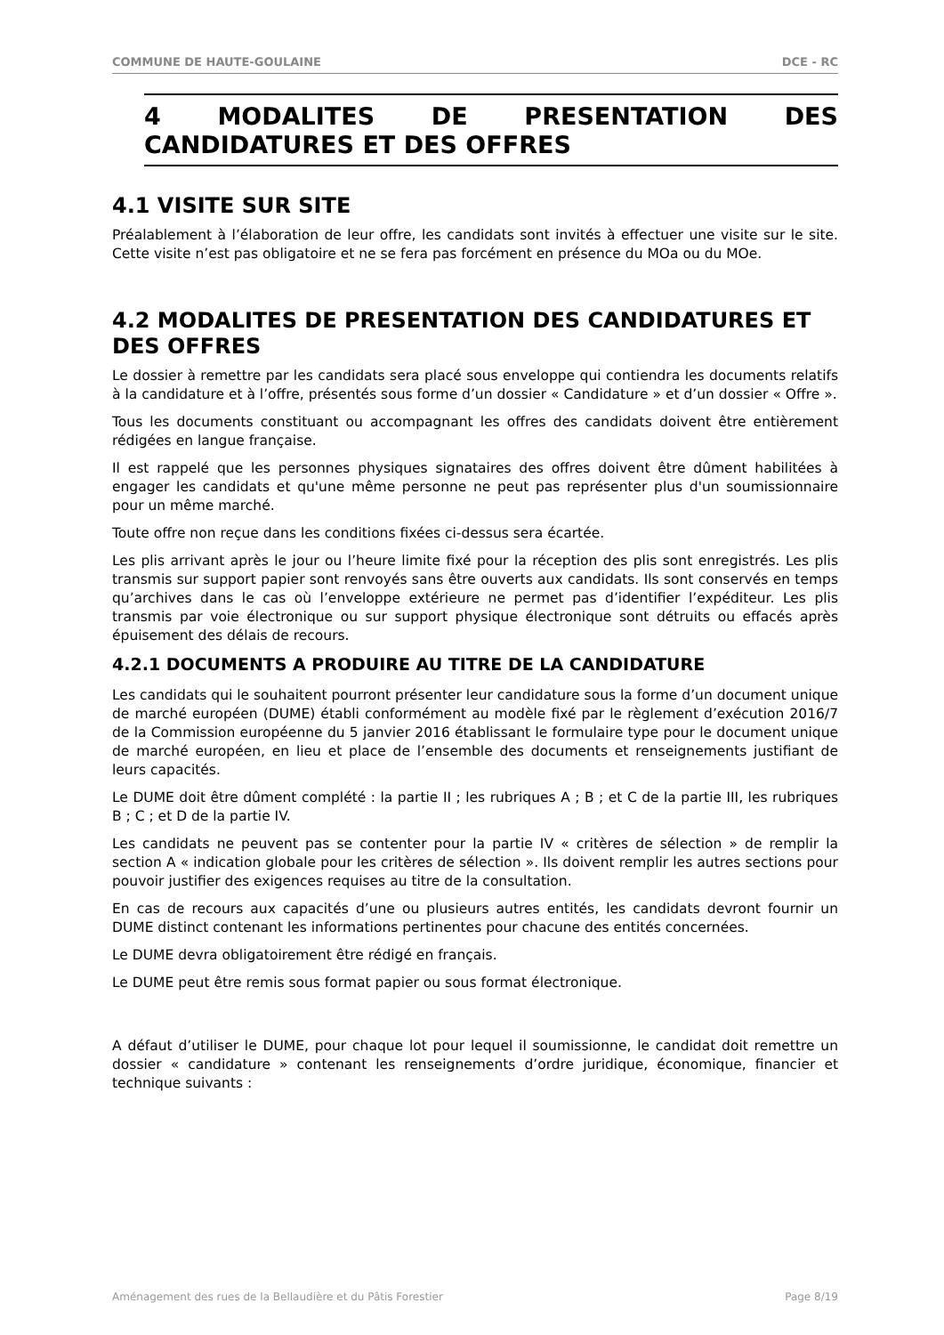COMMUNE DE HAUTE-GOULAINE DCE - RC
4 MODALITES DE PRESENTATION DES CANDIDATURES ET DES OFFRES
4.1 VISITE SUR SITE
Préalablement à l’élaboration de leur offre, les candidats sont invités à effectuer une visite sur le site. Cette visite n’est pas obligatoire et ne se fera pas forcément en présence du MOa ou du MOe.
4.2 MODALITES DE PRESENTATION DES CANDIDATURES ET DES OFFRES
Le dossier à remettre par les candidats sera placé sous enveloppe qui contiendra les documents relatifs à la candidature et à l’offre, présentés sous forme d’un dossier « Candidature » et d’un dossier « Offre ».
Tous les documents constituant ou accompagnant les offres des candidats doivent être entièrement rédigées en langue française.
Il est rappelé que les personnes physiques signataires des offres doivent être dûment habilitées à engager les candidats et qu'une même personne ne peut pas représenter plus d'un soumissionnaire pour un même marché.
Toute offre non reçue dans les conditions fixées ci-dessus sera écartée.
Les plis arrivant après le jour ou l’heure limite fixé pour la réception des plis sont enregistrés. Les plis transmis sur support papier sont renvoyés sans être ouverts aux candidats. Ils sont conservés en temps qu’archives dans le cas où l’enveloppe extérieure ne permet pas d’identifier l’expéditeur. Les plis transmis par voie électronique ou sur support physique électronique sont détruits ou effacés après épuisement des délais de recours.
4.2.1 DOCUMENTS A PRODUIRE AU TITRE DE LA CANDIDATURE
Les candidats qui le souhaitent pourront présenter leur candidature sous la forme d’un document unique de marché européen (DUME) établi conformément au modèle fixé par le règlement d’exécution 2016/7 de la Commission européenne du 5 janvier 2016 établissant le formulaire type pour le document unique de marché européen, en lieu et place de l’ensemble des documents et renseignements justifiant de leurs capacités.
Le DUME doit être dûment complété : la partie II ; les rubriques A ; B ; et C de la partie III, les rubriques B ; C ; et D de la partie IV.
Les candidats ne peuvent pas se contenter pour la partie IV « critères de sélection » de remplir la section A « indication globale pour les critères de sélection ». Ils doivent remplir les autres sections pour pouvoir justifier des exigences requises au titre de la consultation.
En cas de recours aux capacités d’une ou plusieurs autres entités, les candidats devront fournir un DUME distinct contenant les informations pertinentes pour chacune des entités concernées.
Le DUME devra obligatoirement être rédigé en français.
Le DUME peut être remis sous format papier ou sous format électronique.
A défaut d’utiliser le DUME, pour chaque lot pour lequel il soumissionne, le candidat doit remettre un dossier « candidature » contenant les renseignements d’ordre juridique, économique, financier et technique suivants :
Aménagement des rues de la Bellaudière et du Pâtis Forestier Page 8/19